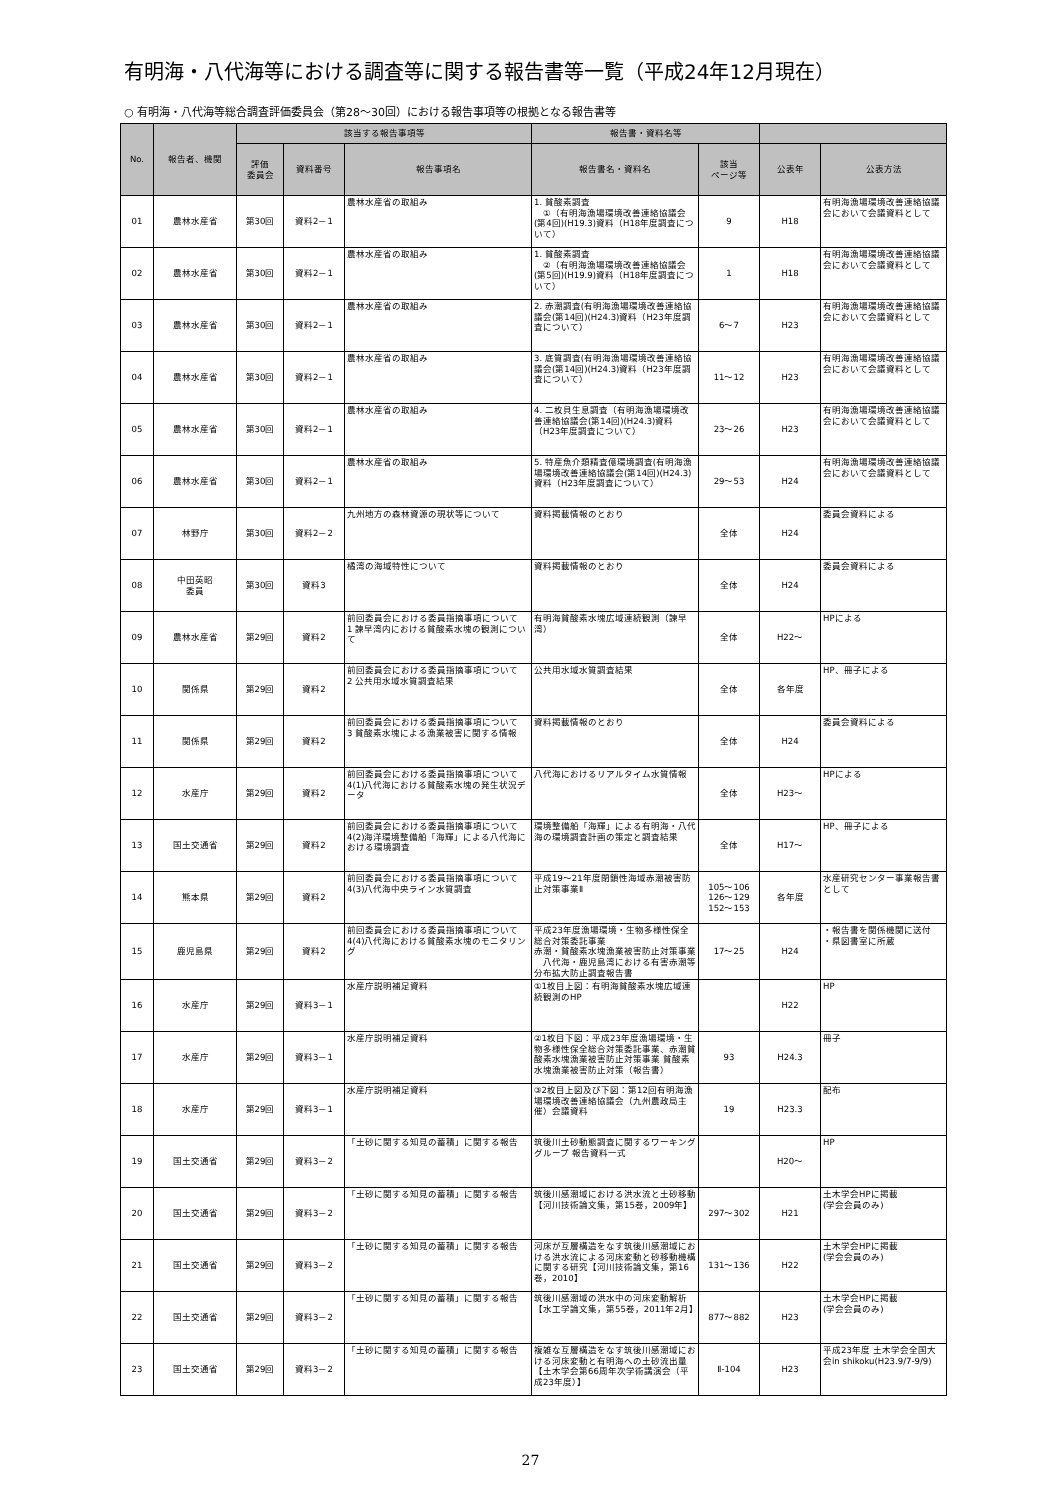有明海・八代海等における調査等に関する報告書等一覧（平成24年12月現在）
○ 有明海・八代海等総合調査評価委員会（第28～30回）における報告事項等の根拠となる報告書等
| No. | 報告者、機関 | 該当する報告事項等 | | | 報告書・資料名等 | | | |
| --- | --- | --- | --- | --- | --- | --- | --- | --- |
| | | 評価 委員会 | 資料番号 | 報告事項名 | 報告書名・資料名 | 該当 ページ等 | 公表年 | 公表方法 |
| 01 | 農林水産省 | 第30回 | 資料2－1 | 農林水産省の取組み | 1. 貧酸素調査 ①（有明海漁場環境改善連絡協議会(第4回)(H19.3)資料（H18年度調査について） | 9 | H18 | 有明海漁場環境改善連絡協議会において会議資料として |
| 02 | 農林水産省 | 第30回 | 資料2－1 | 農林水産省の取組み | 1. 貧酸素調査 ②（有明海漁場環境改善連絡協議会(第5回)(H19.9)資料（H18年度調査について） | 1 | H18 | 有明海漁場環境改善連絡協議会において会議資料として |
| 03 | 農林水産省 | 第30回 | 資料2－1 | 農林水産省の取組み | 2. 赤潮調査(有明海漁場環境改善連絡協議会(第14回)(H24.3)資料（H23年度調査について） | 6～7 | H23 | 有明海漁場環境改善連絡協議会において会議資料として |
| 04 | 農林水産省 | 第30回 | 資料2－1 | 農林水産省の取組み | 3. 底質調査(有明海漁場環境改善連絡協議会(第14回)(H24.3)資料（H23年度調査について） | 11～12 | H23 | 有明海漁場環境改善連絡協議会において会議資料として |
| 05 | 農林水産省 | 第30回 | 資料2－1 | 農林水産省の取組み | 4. 二枚貝生息調査（有明海漁場環境改善連絡協議会(第14回)(H24.3)資料（H23年度調査について） | 23～26 | H23 | 有明海漁場環境改善連絡協議会において会議資料として |
| 06 | 農林水産省 | 第30回 | 資料2－1 | 農林水産省の取組み | 5. 特産魚介類精査億環境調査(有明海漁場環境改善連絡協議会(第14回)(H24.3)資料（H23年度調査について） | 29～53 | H24 | 有明海漁場環境改善連絡協議会において会議資料として |
| 07 | 林野庁 | 第30回 | 資料2－2 | 九州地方の森林資源の現状等について | 資料掲載情報のとおり | 全体 | H24 | 委員会資料による |
| 08 | 中田英昭 委員 | 第30回 | 資料3 | 橘湾の海域特性について | 資料掲載情報のとおり | 全体 | H24 | 委員会資料による |
| 09 | 農林水産省 | 第29回 | 資料2 | 前回委員会における委員指摘事項について 1 諫早湾内における貧酸素水塊の観測について | 有明海貧酸素水塊広域連続観測（諫早湾） | 全体 | H22～ | HPによる |
| 10 | 関係県 | 第29回 | 資料2 | 前回委員会における委員指摘事項について 2 公共用水域水質調査結果 | 公共用水域水質調査結果 | 全体 | 各年度 | HP、冊子による |
| 11 | 関係県 | 第29回 | 資料2 | 前回委員会における委員指摘事項について 3 貧酸素水塊による漁業被害に関する情報 | 資料掲載情報のとおり | 全体 | H24 | 委員会資料による |
| 12 | 水産庁 | 第29回 | 資料2 | 前回委員会における委員指摘事項について 4(1)八代海における貧酸素水塊の発生状況データ | 八代海におけるリアルタイム水質情報 | 全体 | H23～ | HPによる |
| 13 | 国土交通省 | 第29回 | 資料2 | 前回委員会における委員指摘事項について 4(2)海洋環境整備船「海輝」による八代海における環境調査 | 環境整備船「海輝」による有明海・八代海の環境調査計画の策定と調査結果 | 全体 | H17～ | HP、冊子による |
| 14 | 熊本県 | 第29回 | 資料2 | 前回委員会における委員指摘事項について 4(3)八代海中央ライン水質調査 | 平成19～21年度閉鎖性海域赤潮被害防止対策事業Ⅱ | 105～106 126～129 152～153 | 各年度 | 水産研究センター事業報告書として |
| 15 | 鹿児島県 | 第29回 | 資料2 | 前回委員会における委員指摘事項について 4(4)八代海における貧酸素水塊のモニタリング | 平成23年度漁場環境・生物多様性保全総合対策委託事業 赤潮・貧酸素水塊漁業被害防止対策事業 八代海・鹿児島湾における有害赤潮等分布拡大防止調査報告書 | 17～25 | H24 | ・報告書を関係機関に送付 ・県図書室に所蔵 |
| 16 | 水産庁 | 第29回 | 資料3－1 | 水産庁説明補足資料 | ①1枚目上図：有明海貧酸素水塊広域連続観測のHP | | H22 | HP |
| 17 | 水産庁 | 第29回 | 資料3－1 | 水産庁説明補足資料 | ②1枚目下図：平成23年度漁場環境・生物多様性保全総合対策委託事業、赤潮貧酸素水塊漁業被害防止対策事業 貧酸素水塊漁業被害防止対策（報告書） | 93 | H24.3 | 冊子 |
| 18 | 水産庁 | 第29回 | 資料3－1 | 水産庁説明補足資料 | ③2枚目上図及び下図：第12回有明海漁場環境改善連絡協議会（九州農政局主催）会議資料 | 19 | H23.3 | 配布 |
| 19 | 国土交通省 | 第29回 | 資料3－2 | 「土砂に関する知見の蓄積」に関する報告 | 筑後川土砂動態調査に関するワーキンググループ 報告資料一式 | | H20～ | HP |
| 20 | 国土交通省 | 第29回 | 資料3－2 | 「土砂に関する知見の蓄積」に関する報告 | 筑後川感潮域における洪水流と土砂移動【河川技術論文集，第15巻，2009年】 | 297～302 | H21 | 土木学会HPに掲載 (学会会員のみ) |
| 21 | 国土交通省 | 第29回 | 資料3－2 | 「土砂に関する知見の蓄積」に関する報告 | 河床が互層構造をなす筑後川感潮域における洪水流による河床変動と砂移動機構に関する研究【河川技術論文集，第16巻，2010】 | 131～136 | H22 | 土木学会HPに掲載 (学会会員のみ) |
| 22 | 国土交通省 | 第29回 | 資料3－2 | 「土砂に関する知見の蓄積」に関する報告 | 筑後川感潮域の洪水中の河床変動解析【水工学論文集，第55巻，2011年2月】 | 877～882 | H23 | 土木学会HPに掲載 (学会会員のみ) |
| 23 | 国土交通省 | 第29回 | 資料3－2 | 「土砂に関する知見の蓄積」に関する報告 | 複雑な互層構造をなす筑後川感潮域における河床変動と有明海への土砂流出量【土木学会第66周年次学術講演会（平成23年度）】 | Ⅱ-104 | H23 | 平成23年度 土木学会全国大会in shikoku(H23.9/7-9/9) |
27